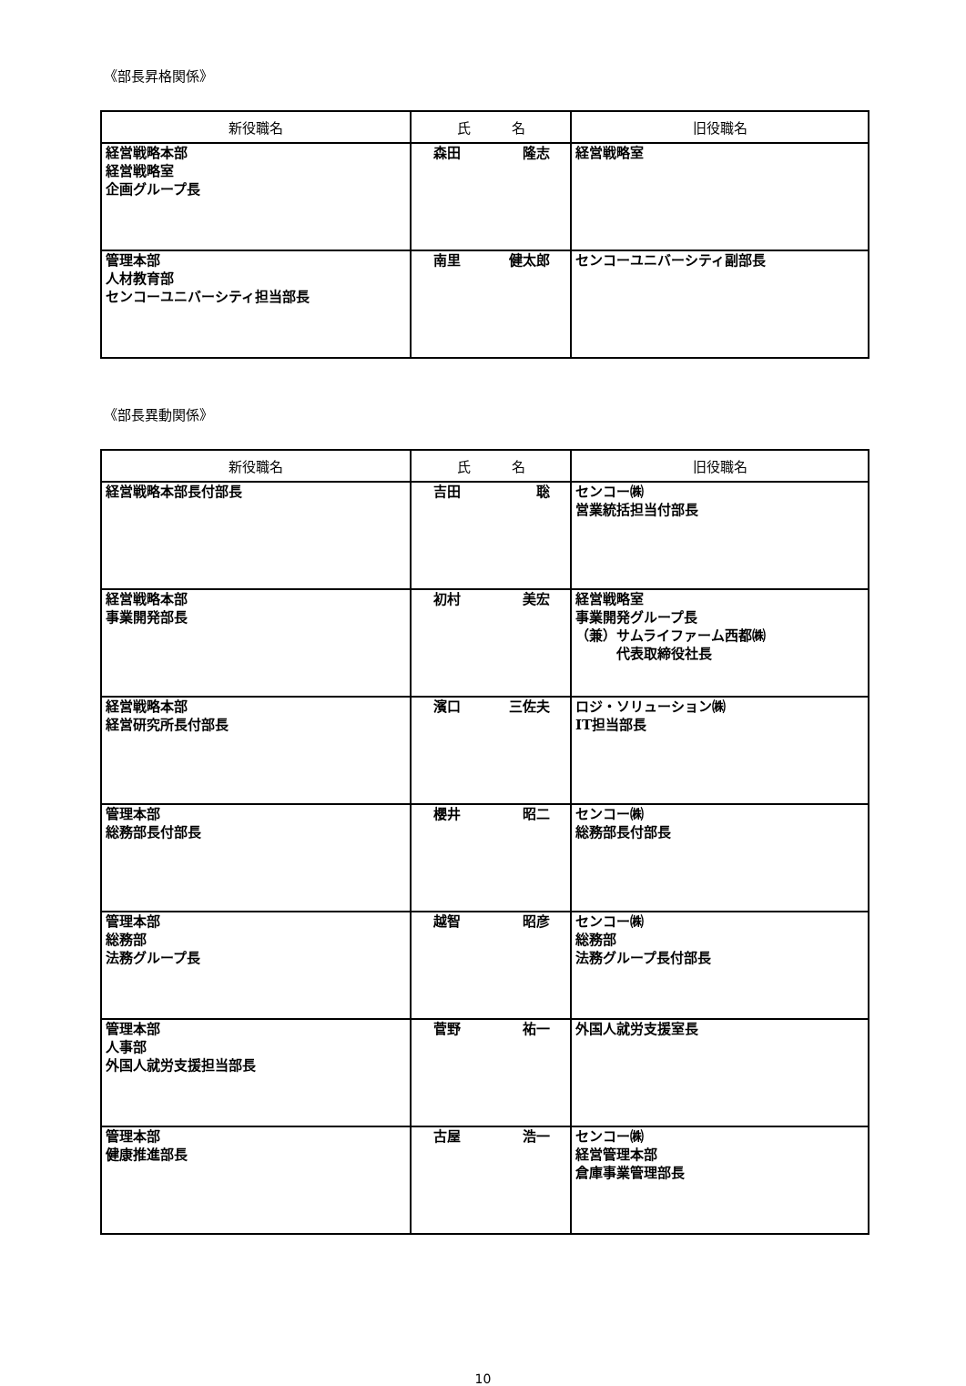《部長昇格関係》
| 新役職名 | 氏 名 | 旧役職名 |
| --- | --- | --- |
| 経営戦略本部 経営戦略室 企画グループ長 | 森田 隆志 | 経営戦略室 |
| 管理本部 人材教育部 センコーユニバーシティ担当部長 | 南里 健太郎 | センコーユニバーシティ副部長 |
《部長異動関係》
| 新役職名 | 氏 名 | 旧役職名 |
| --- | --- | --- |
| 経営戦略本部長付部長 | 吉田 聡 | センコー㈱ 営業統括担当付部長 |
| 経営戦略本部 事業開発部長 | 初村 美宏 | 経営戦略室 事業開発グループ長 （兼）サムライファーム西都㈱ 代表取締役社長 |
| 経営戦略本部 経営研究所長付部長 | 濱口 三佐夫 | ロジ・ソリューション㈱ IT担当部長 |
| 管理本部 総務部長付部長 | 櫻井 昭二 | センコー㈱ 総務部長付部長 |
| 管理本部 総務部 法務グループ長 | 越智 昭彦 | センコー㈱ 総務部 法務グループ長付部長 |
| 管理本部 人事部 外国人就労支援担当部長 | 菅野 祐一 | 外国人就労支援室長 |
| 管理本部 健康推進部長 | 古屋 浩一 | センコー㈱ 経営管理本部 倉庫事業管理部長 |
10